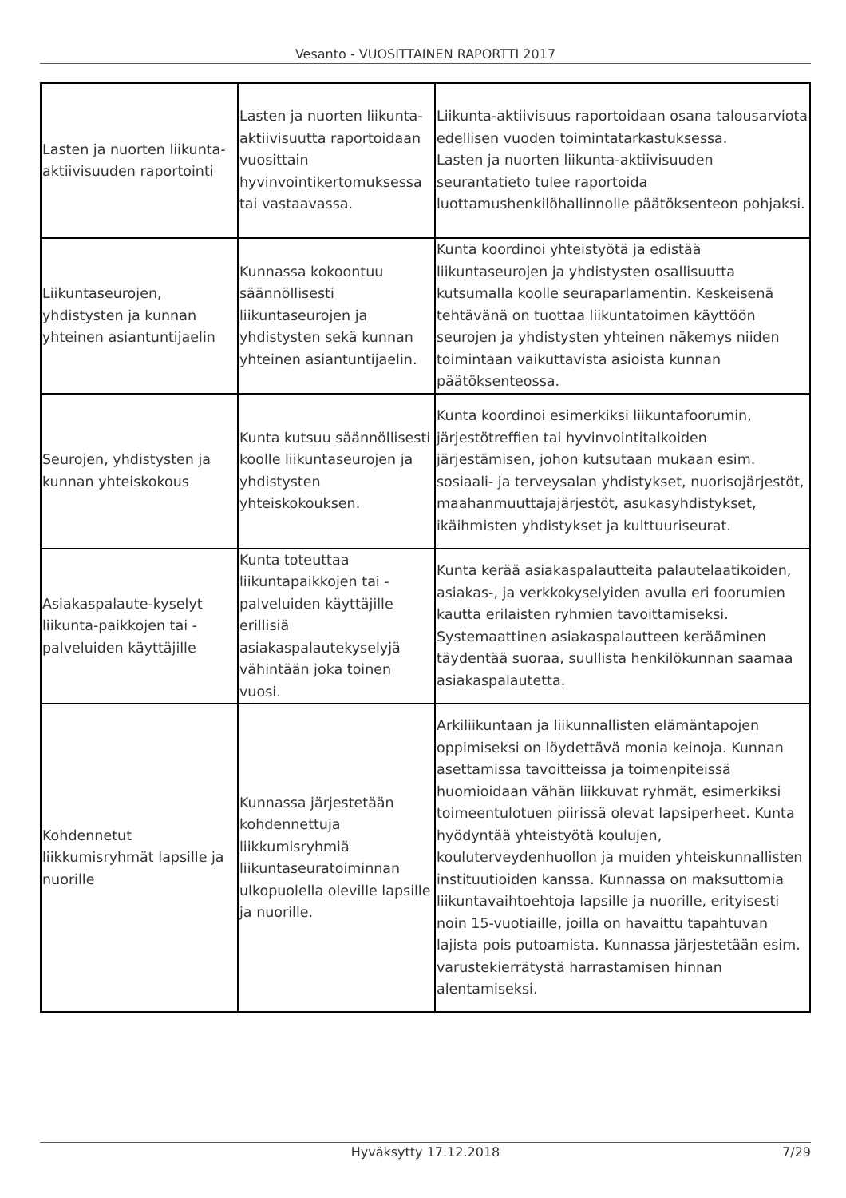Vesanto - VUOSITTAINEN RAPORTTI 2017
| Lasten ja nuorten liikunta-aktiivisuuden raportointi | Lasten ja nuorten liikunta-aktiivisuutta raportoidaan vuosittain hyvinvointikertomuksessa tai vastaavassa. | Liikunta-aktiivisuus raportoidaan osana talousarviota edellisen vuoden toimintatarkastuksessa. Lasten ja nuorten liikunta-aktiivisuuden seurantatieto tulee raportoida luottamushenkilöhallinnolle päätöksenteon pohjaksi. |
| Liikuntaseurojen, yhdistysten ja kunnan yhteinen asiantuntijaelin | Kunnassa kokoontuu säännöllisesti liikuntaseurojen ja yhdistysten sekä kunnan yhteinen asiantuntijaelin. | Kunta koordinoi yhteistyötä ja edistää liikuntaseurojen ja yhdistysten osallisuutta kutsumalla koolle seuraparlamentin. Keskeisenä tehtävänä on tuottaa liikuntatoimen käyttöön seurojen ja yhdistysten yhteinen näkemys niiden toimintaan vaikuttavista asioista kunnan päätöksenteossa. |
| Seurojen, yhdistysten ja kunnan yhteiskokous | Kunta kutsuu säännöllisesti koolle liikuntaseurojen ja yhdistysten yhteiskokouksen. | Kunta koordinoi esimerkiksi liikuntafoorumin, järjestötreffien tai hyvinvointitalkoiden järjestämisen, johon kutsutaan mukaan esim. sosiaali- ja terveysalan yhdistykset, nuorisojärjestöt, maahanmuuttajajärjestöt, asukasyhdistykset, ikäihmisten yhdistykset ja kulttuuriseurat. |
| Asiakaspalaute-kyselyt liikunta-paikkojen tai -palveluiden käyttäjille | Kunta toteuttaa liikuntapaikkojen tai -palveluiden käyttäjille erillisiä asiakaspalautekyselyjä vähintään joka toinen vuosi. | Kunta kerää asiakaspalautteita palautelaatikoiden, asiakas-, ja verkkokyselyiden avulla eri foorumien kautta erilaisten ryhmien tavoittamiseksi. Systemaattinen asiakaspalautteen kerääminen täydentää suoraa, suullista henkilökunnan saamaa asiakaspalautetta. |
| Kohdennetut liikkumisryhmät lapsille ja nuorille | Kunnassa järjestetään kohdennettuja liikkumisryhmiä liikuntaseuratoiminnan ulkopuolella oleville lapsille ja nuorille. | Arkiliikuntaan ja liikunnallisten elämäntapojen oppimiseksi on löydettävä monia keinoja. Kunnan asettamissa tavoitteissa ja toimenpiteissä huomioidaan vähän liikkuvat ryhmät, esimerkiksi toimeentulotuen piirissä olevat lapsiperheet. Kunta hyödyntää yhteistyötä koulujen, kouluterveydenhuollon ja muiden yhteiskunnallisten instituutioiden kanssa. Kunnassa on maksuttomia liikuntavaihtoehtoja lapsille ja nuorille, erityisesti noin 15-vuotiaille, joilla on havaittu tapahtuvan lajista pois putoamista. Kunnassa järjestetään esim. varustekierrätystä harrastamisen hinnan alentamiseksi. |
Hyväksytty 17.12.2018 7/29